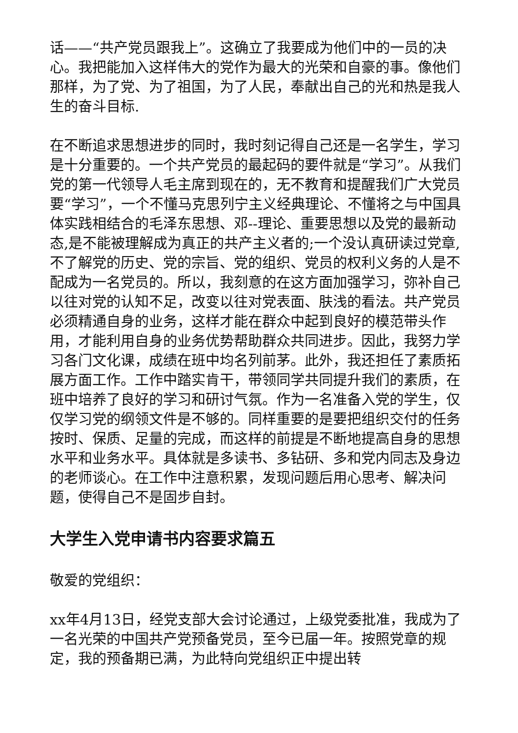话——“共产党员跟我上”。这确立了我要成为他们中的一员的决心。我把能加入这样伟大的党作为最大的光荣和自豪的事。像他们那样，为了党、为了祖国，为了人民，奉献出自己的光和热是我人生的奋斗目标.
在不断追求思想进步的同时，我时刻记得自己还是一名学生，学习是十分重要的。一个共产党员的最起码的要件就是“学习”。从我们党的第一代领导人毛主席到现在的，无不教育和提醒我们广大党员要“学习”，一个不懂马克思列宁主义经典理论、不懂将之与中国具体实践相结合的毛泽东思想、邓--理论、重要思想以及党的最新动态,是不能被理解成为真正的共产主义者的;一个没认真研读过党章,不了解党的历史、党的宗旨、党的组织、党员的权利义务的人是不配成为一名党员的。所以，我刻意的在这方面加强学习，弥补自己以往对党的认知不足，改变以往对党表面、肤浅的看法。共产党员必须精通自身的业务，这样才能在群众中起到良好的模范带头作用，才能利用自身的业务优势帮助群众共同进步。因此，我努力学习各门文化课，成绩在班中均名列前茅。此外，我还担任了素质拓展方面工作。工作中踏实肯干，带领同学共同提升我们的素质，在班中培养了良好的学习和研讨气氛。作为一名准备入党的学生，仅仅学习党的纲领文件是不够的。同样重要的是要把组织交付的任务按时、保质、足量的完成，而这样的前提是不断地提高自身的思想水平和业务水平。具体就是多读书、多钻研、多和党内同志及身边的老师谈心。在工作中注意积累，发现问题后用心思考、解决问题，使得自己不是固步自封。
大学生入党申请书内容要求篇五
敬爱的党组织：
xx年4月13日，经党支部大会讨论通过，上级党委批准，我成为了一名光荣的中国共产党预备党员，至今已届一年。按照党章的规定，我的预备期已满，为此特向党组织正中提出转